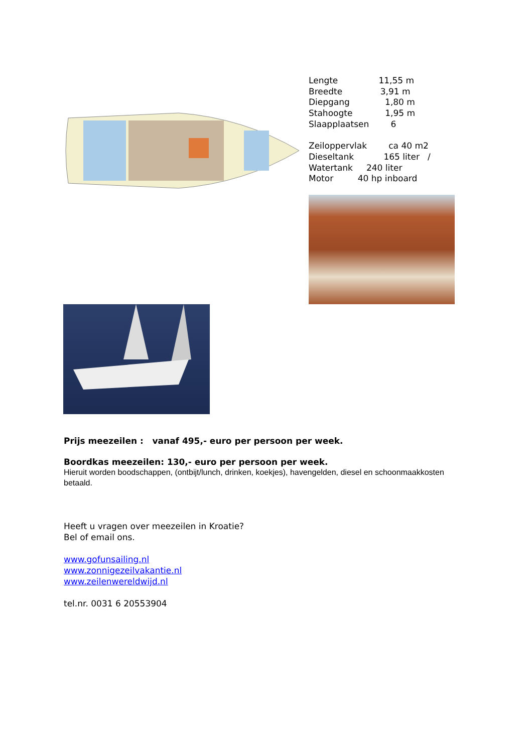Lengte 11,55 m
Breedte 3,91 m
Diepgang 1,80 m
Stahoogte 1,95 m
Slaapplaatsen 6
Zeiloppervlak ca 40 m2
Dieseltank 165 liter /
Watertank 240 liter
Motor 40 hp inboard
Prijs meezeilen : vanaf 495,- euro per persoon per week.
Boordkas meezeilen: 130,- euro per persoon per week.
Hieruit worden boodschappen, (ontbijt/lunch, drinken, koekjes), havengelden, diesel en schoonmaakkosten betaald.
Heeft u vragen over meezeilen in Kroatie?
Bel of email ons.
www.gofunsailing.nl
www.zonnigezeilvakantie.nl
www.zeilenwereldwijd.nl
tel.nr. 0031 6 20553904